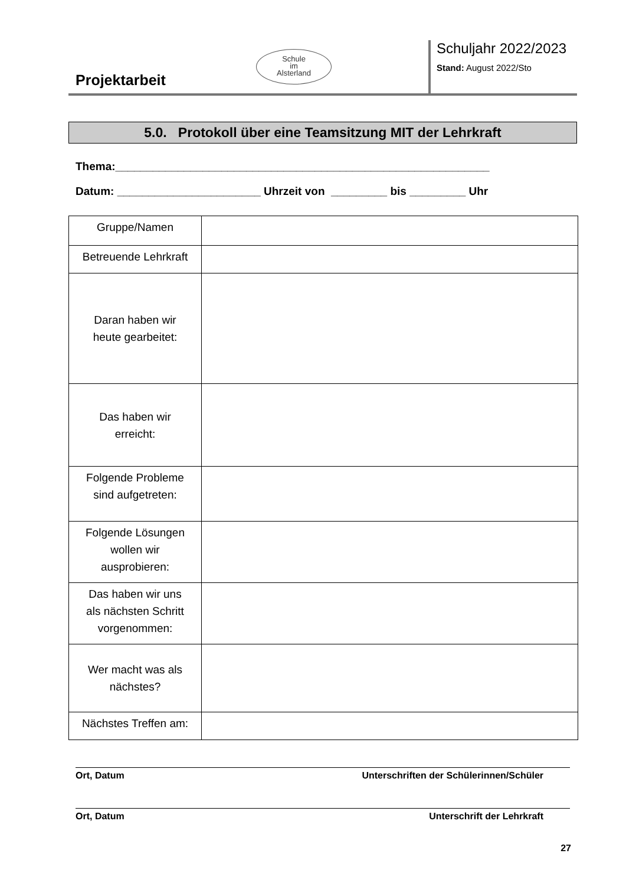Projektarbeit
Schule
im
Alsterland
Schuljahr 2022/2023
Stand: August 2022/Sto
5.0. Protokoll über eine Teamsitzung MIT der Lehrkraft
Thema:____________________________________________________________
Datum: _______________________ Uhrzeit von _________ bis _________ Uhr
| Gruppe/Namen | |
| Betreuende Lehrkraft | |
| Daran haben wir heute gearbeitet: | |
| Das haben wir erreicht: | |
| Folgende Probleme sind aufgetreten: | |
| Folgende Lösungen wollen wir ausprobieren: | |
| Das haben wir uns als nächsten Schritt vorgenommen: | |
| Wer macht was als nächstes? | |
| Nächstes Treffen am: | |
Ort, Datum Unterschriften der Schülerinnen/Schüler
Ort, Datum Unterschrift der Lehrkraft
27